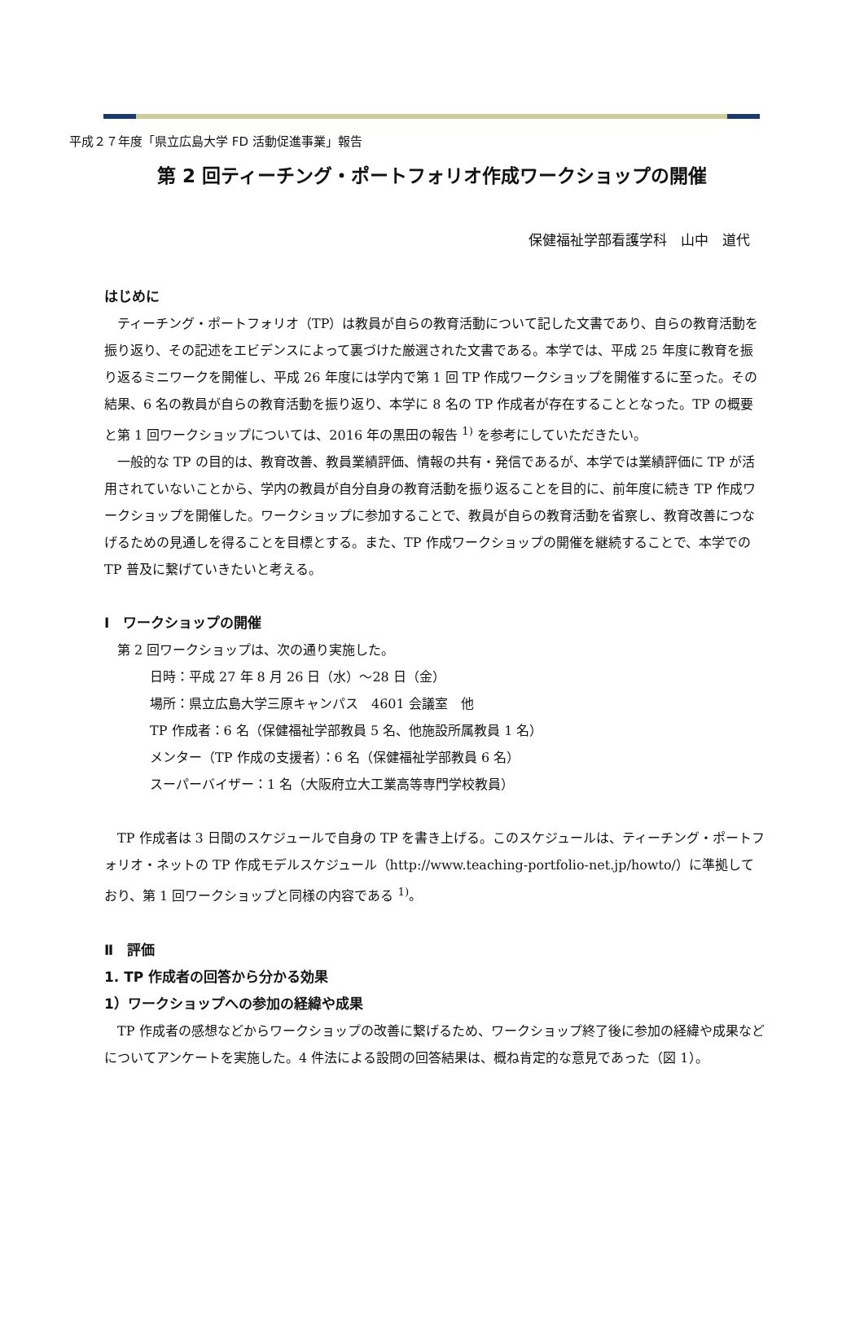平成２７年度「県立広島大学 FD 活動促進事業」報告
第 2 回ティーチング・ポートフォリオ作成ワークショップの開催
保健福祉学部看護学科　山中　道代
はじめに
ティーチング・ポートフォリオ（TP）は教員が自らの教育活動について記した文書であり、自らの教育活動を振り返り、その記述をエビデンスによって裏づけた厳選された文書である。本学では、平成 25 年度に教育を振り返るミニワークを開催し、平成 26 年度には学内で第 1 回 TP 作成ワークショップを開催するに至った。その結果、6 名の教員が自らの教育活動を振り返り、本学に 8 名の TP 作成者が存在することとなった。TP の概要と第 1 回ワークショップについては、2016 年の黒田の報告 <sup>1)</sup> を参考にしていただきたい。
一般的な TP の目的は、教育改善、教員業績評価、情報の共有・発信であるが、本学では業績評価に TP が活用されていないことから、学内の教員が自分自身の教育活動を振り返ることを目的に、前年度に続き TP 作成ワークショップを開催した。ワークショップに参加することで、教員が自らの教育活動を省察し、教育改善につなげるための見通しを得ることを目標とする。また、TP 作成ワークショップの開催を継続することで、本学での TP 普及に繋げていきたいと考える。
Ⅰ　ワークショップの開催
第 2 回ワークショップは、次の通り実施した。
日時：平成 27 年 8 月 26 日（水）～28 日（金）
場所：県立広島大学三原キャンパス　4601 会議室　他
TP 作成者：6 名（保健福祉学部教員 5 名、他施設所属教員 1 名）
メンター（TP 作成の支援者）：6 名（保健福祉学部教員 6 名）
スーパーバイザー：1 名（大阪府立大工業高等専門学校教員）
TP 作成者は 3 日間のスケジュールで自身の TP を書き上げる。このスケジュールは、ティーチング・ポートフォリオ・ネットの TP 作成モデルスケジュール（http://www.teaching-portfolio-net.jp/howto/）に準拠しており、第 1 回ワークショップと同様の内容である <sup>1)</sup>。
Ⅱ　評価
1. TP 作成者の回答から分かる効果
1）ワークショップへの参加の経緯や成果
TP 作成者の感想などからワークショップの改善に繋げるため、ワークショップ終了後に参加の経緯や成果などについてアンケートを実施した。4 件法による設問の回答結果は、概ね肯定的な意見であった（図 1）。